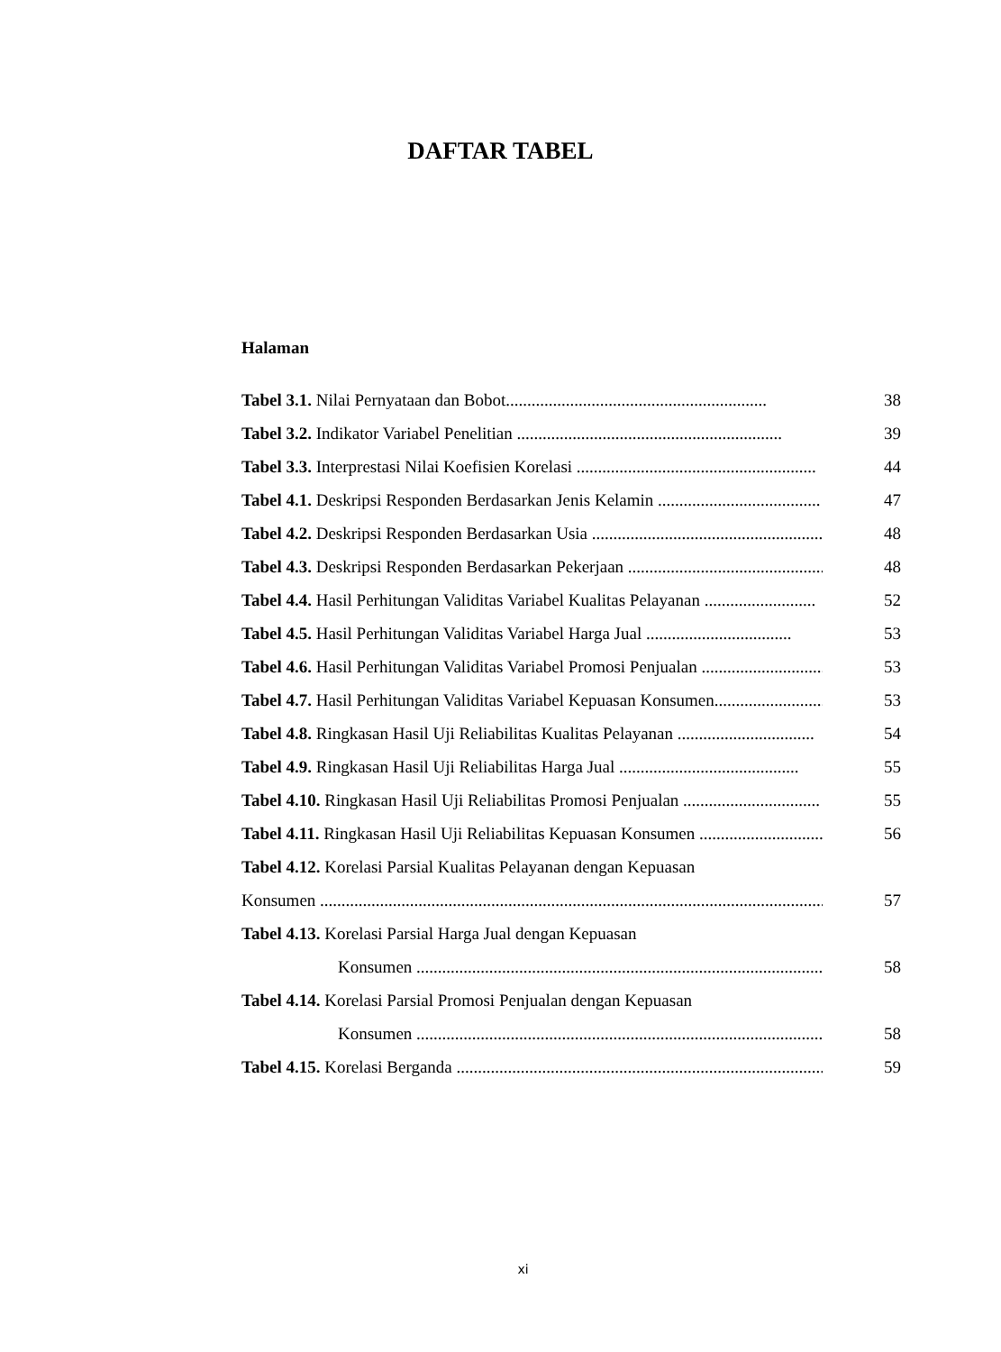DAFTAR TABEL
Halaman
Tabel 3.1. Nilai Pernyataan dan Bobot............................................................. 38
Tabel 3.2. Indikator Variabel Penelitian .............................................................. 39
Tabel 3.3. Interprestasi Nilai Koefisien Korelasi ........................................................ 44
Tabel 4.1. Deskripsi Responden Berdasarkan Jenis Kelamin ...................................... 47
Tabel 4.2. Deskripsi Responden Berdasarkan Usia .......................................................... 48
Tabel 4.3. Deskripsi Responden Berdasarkan Pekerjaan .............................................. 48
Tabel 4.4. Hasil Perhitungan Validitas Variabel Kualitas Pelayanan .......................... 52
Tabel 4.5. Hasil Perhitungan Validitas Variabel Harga Jual .................................. 53
Tabel 4.6. Hasil Perhitungan Validitas Variabel Promosi Penjualan .............................. 53
Tabel 4.7. Hasil Perhitungan Validitas Variabel Kepuasan Konsumen............................. 53
Tabel 4.8. Ringkasan Hasil Uji Reliabilitas Kualitas Pelayanan ................................ 54
Tabel 4.9. Ringkasan Hasil Uji Reliabilitas Harga Jual .......................................... 55
Tabel 4.10. Ringkasan Hasil Uji Reliabilitas Promosi Penjualan ................................ 55
Tabel 4.11. Ringkasan Hasil Uji Reliabilitas Kepuasan Konsumen .............................. 56
Tabel 4.12. Korelasi Parsial Kualitas Pelayanan dengan Kepuasan
Konsumen ......................................................................................................................... 57
Tabel 4.13. Korelasi Parsial Harga Jual dengan Kepuasan
Konsumen ........................................................................................................... 58
Tabel 4.14. Korelasi Parsial Promosi Penjualan dengan Kepuasan
Konsumen ............................................................................................................. 58
Tabel 4.15. Korelasi Berganda ......................................................................................... 59
xi